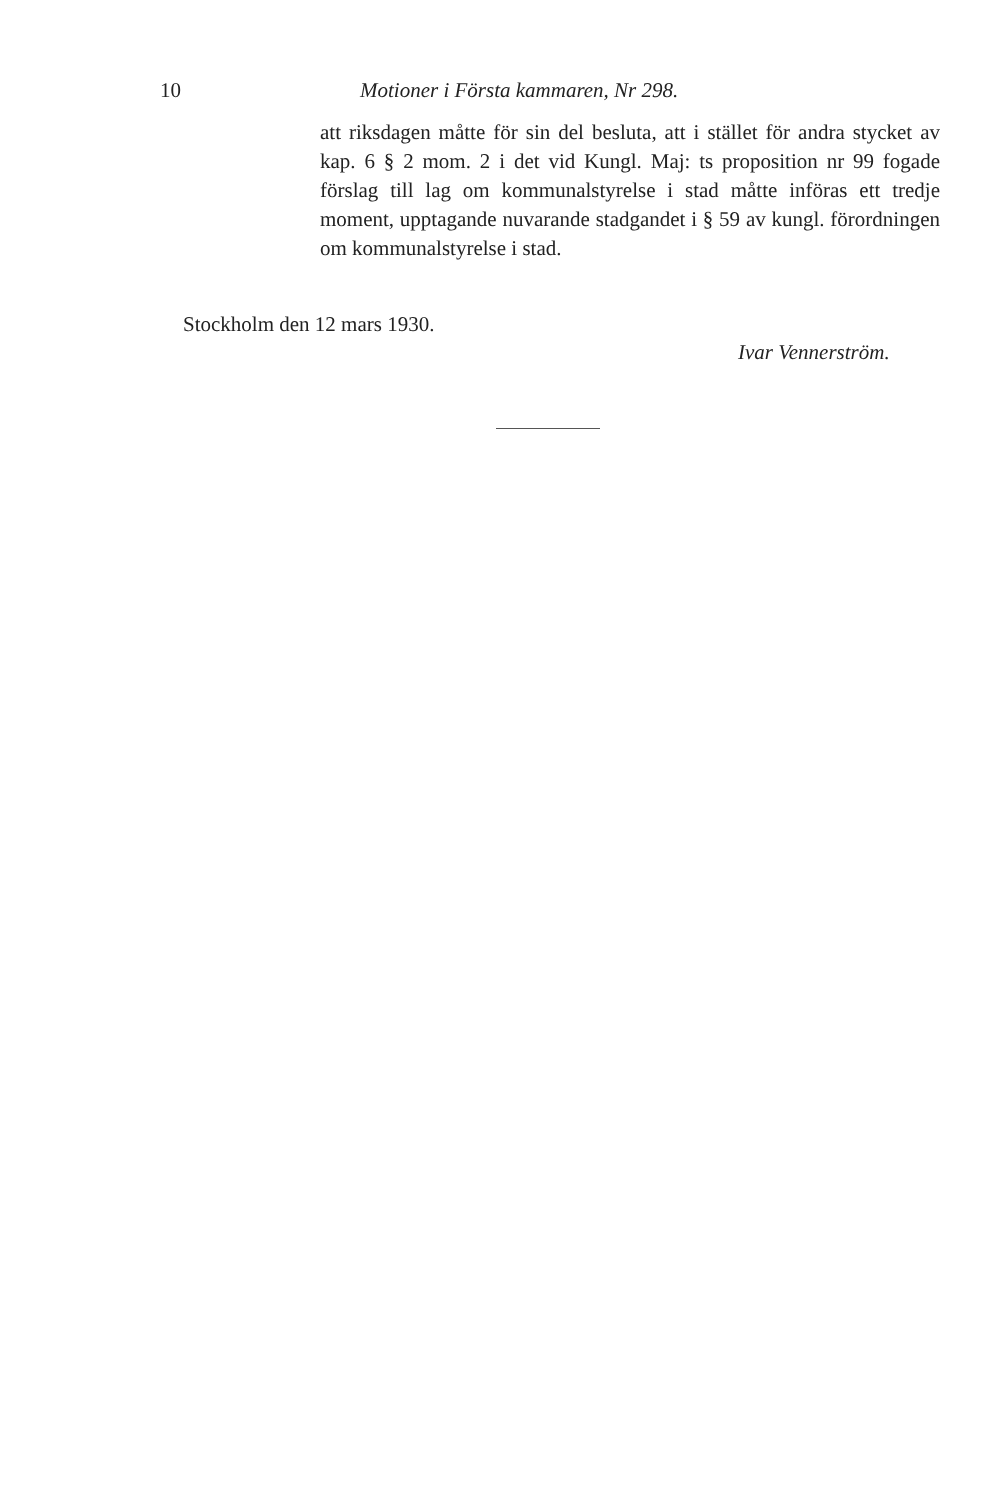10 Motioner i Första kammaren, Nr 298.
att riksdagen måtte för sin del besluta, att i stället för andra stycket av kap. 6 § 2 mom. 2 i det vid Kungl. Maj: ts proposition nr 99 fogade förslag till lag om kommunalstyrelse i stad måtte införas ett tredje moment, upptagande nuvarande stadgandet i § 59 av kungl. förordningen om kommunalstyrelse i stad.
Stockholm den 12 mars 1930.
Ivar Vennerström.